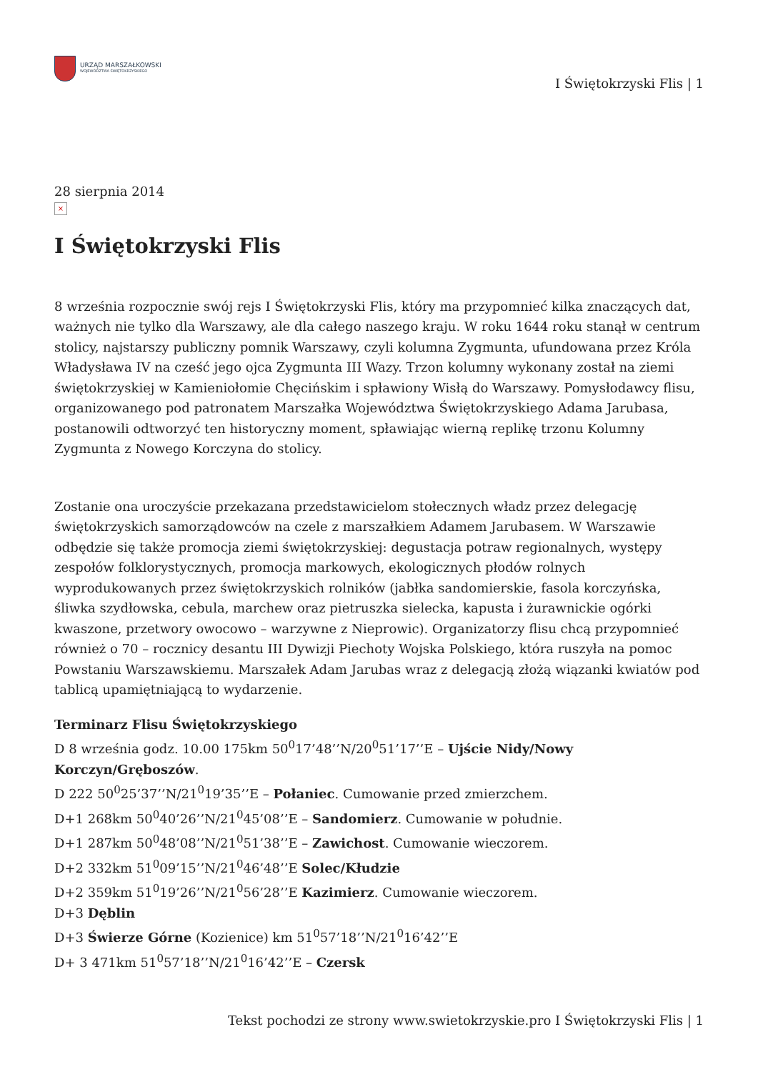URZĄD MARSZAŁKOWSKI
WOJEWÓDZTWA ŚWIĘTOKRZYSKIEGO
I Świętokrzyski Flis | 1
28 sierpnia 2014
×
I Świętokrzyski Flis
8 września rozpocznie swój rejs I Świętokrzyski Flis, który ma przypomnieć kilka znaczących dat, ważnych nie tylko dla Warszawy, ale dla całego naszego kraju. W roku 1644 roku stanął w centrum stolicy, najstarszy publiczny pomnik Warszawy, czyli kolumna Zygmunta, ufundowana przez Króla Władysława IV na cześć jego ojca Zygmunta III Wazy. Trzon kolumny wykonany został na ziemi świętokrzyskiej w Kamieniołomie Chęcińskim i spławiony Wisłą do Warszawy. Pomysłodawcy flisu, organizowanego pod patronatem Marszałka Województwa Świętokrzyskiego Adama Jarubasa, postanowili odtworzyć ten historyczny moment, spławiając wierną replikę trzonu Kolumny Zygmunta z Nowego Korczyna do stolicy.
Zostanie ona uroczyście przekazana przedstawicielom stołecznych władz przez delegację świętokrzyskich samorządowców na czele z marszałkiem Adamem Jarubasem. W Warszawie odbędzie się także promocja ziemi świętokrzyskiej: degustacja potraw regionalnych, występy zespołów folklorystycznych, promocja markowych, ekologicznych płodów rolnych wyprodukowanych przez świętokrzyskich rolników (jabłka sandomierskie, fasola korczyńska, śliwka szydłowska, cebula, marchew oraz pietruszka sielecka, kapusta i żurawnickie ogórki kwaszone, przetwory owocowo – warzywne z Nieprowic). Organizatorzy flisu chcą przypomnieć również o 70 – rocznicy desantu III Dywizji Piechoty Wojska Polskiego, która ruszyła na pomoc Powstaniu Warszawskiemu. Marszałek Adam Jarubas wraz z delegacją złożą wiązanki kwiatów pod tablicą upamiętniającą to wydarzenie.
Terminarz Flisu Świętokrzyskiego
D 8 września godz. 10.00 175km 50<sup>0</sup>17’48’’N/20<sup>0</sup>51’17’’E – Ujście Nidy/Nowy Korczyn/Gręboszów.
D 222 50<sup>0</sup>25’37’’N/21<sup>0</sup>19’35’’E – Połaniec. Cumowanie przed zmierzchem.
D+1 268km 50<sup>0</sup>40’26’’N/21<sup>0</sup>45’08’’E – Sandomierz. Cumowanie w południe.
D+1 287km 50<sup>0</sup>48’08’’N/21<sup>0</sup>51’38’’E – Zawichost. Cumowanie wieczorem.
D+2 332km 51<sup>0</sup>09’15’’N/21<sup>0</sup>46’48’’E Solec/Kłudzie
D+2 359km 51<sup>0</sup>19’26’’N/21<sup>0</sup>56’28’’E Kazimierz. Cumowanie wieczorem.
D+3 Dęblin
D+3 Świerze Górne (Kozienice) km 51<sup>0</sup>57’18’’N/21<sup>0</sup>16’42’’E
D+ 3 471km 51<sup>0</sup>57’18’’N/21<sup>0</sup>16’42’’E – Czersk
Tekst pochodzi ze strony www.swietokrzyskie.pro I Świętokrzyski Flis | 1